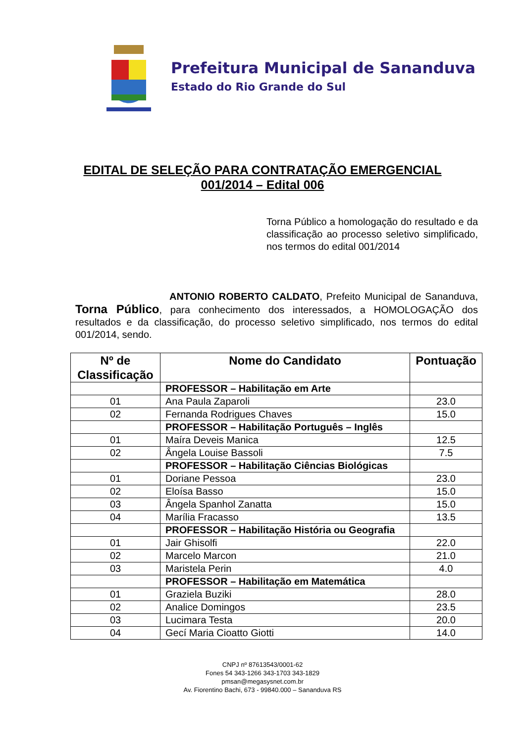Prefeitura Municipal de Sananduva
Estado do Rio Grande do Sul
EDITAL DE SELEÇÃO PARA CONTRATAÇÃO EMERGENCIAL
001/2014 – Edital 006
Torna Público a homologação do resultado e da classificação ao processo seletivo simplificado, nos termos do edital 001/2014
ANTONIO ROBERTO CALDATO, Prefeito Municipal de Sananduva, Torna Público, para conhecimento dos interessados, a HOMOLOGAÇÃO dos resultados e da classificação, do processo seletivo simplificado, nos termos do edital 001/2014, sendo.
| Nº de Classificação | Nome do Candidato | Pontuação |
| --- | --- | --- |
| | PROFESSOR – Habilitação em Arte | |
| 01 | Ana Paula Zaparoli | 23.0 |
| 02 | Fernanda Rodrigues Chaves | 15.0 |
| | PROFESSOR – Habilitação Português – Inglês | |
| 01 | Maíra Deveis Manica | 12.5 |
| 02 | Ângela Louise Bassoli | 7.5 |
| | PROFESSOR – Habilitação Ciências Biológicas | |
| 01 | Doriane Pessoa | 23.0 |
| 02 | Eloísa Basso | 15.0 |
| 03 | Ângela Spanhol Zanatta | 15.0 |
| 04 | Marília Fracasso | 13.5 |
| | PROFESSOR – Habilitação História ou Geografia | |
| 01 | Jair Ghisolfi | 22.0 |
| 02 | Marcelo Marcon | 21.0 |
| 03 | Maristela Perin | 4.0 |
| | PROFESSOR – Habilitação em Matemática | |
| 01 | Graziela Buziki | 28.0 |
| 02 | Analice Domingos | 23.5 |
| 03 | Lucimara Testa | 20.0 |
| 04 | Gecí Maria Cioatto Giotti | 14.0 |
CNPJ nº 87613543/0001-62
Fones 54 343-1266 343-1703 343-1829
pmsan@megasysnet.com.br
Av. Fiorentino Bachi, 673 - 99840.000 – Sananduva RS